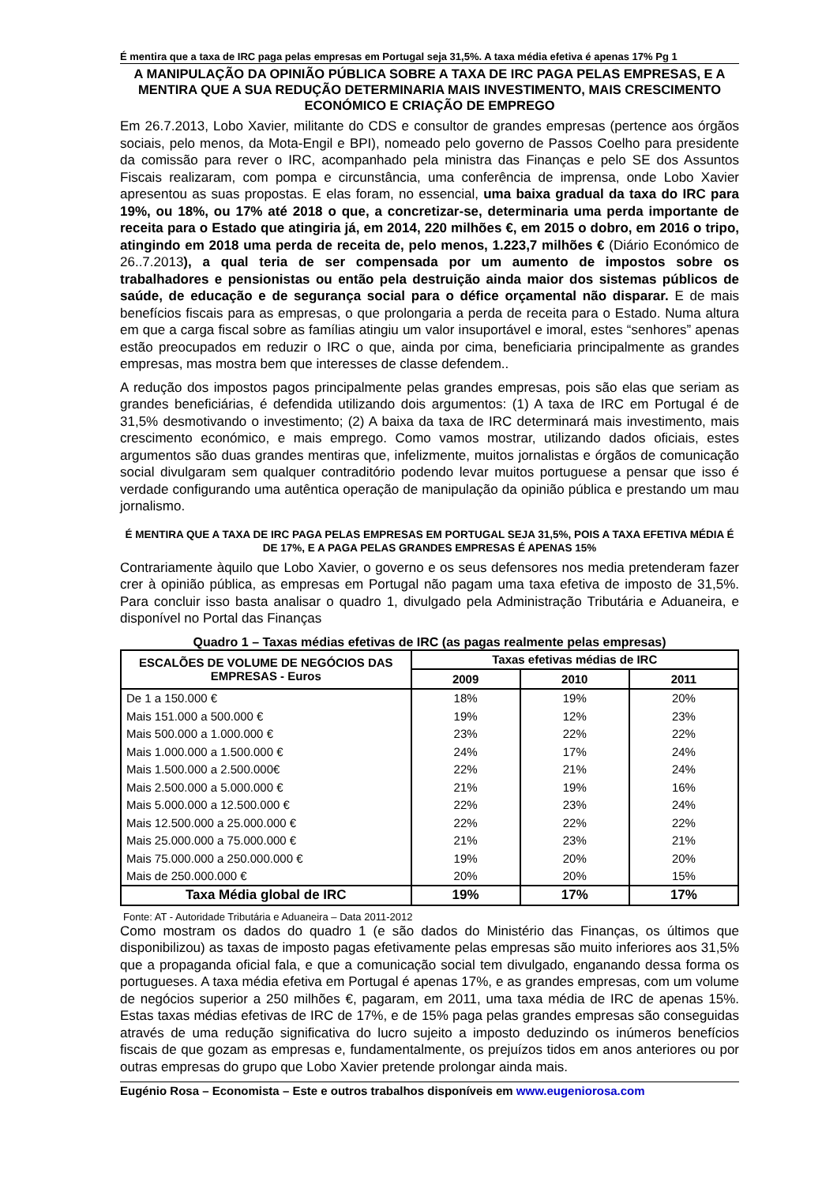É mentira que a taxa de IRC paga pelas empresas em Portugal seja 31,5%. A taxa média efetiva é apenas 17% Pg 1
A MANIPULAÇÃO DA OPINIÃO PÚBLICA SOBRE A TAXA DE IRC PAGA PELAS EMPRESAS, E A MENTIRA QUE A SUA REDUÇÃO DETERMINARIA MAIS INVESTIMENTO, MAIS CRESCIMENTO ECONÓMICO E CRIAÇÃO DE EMPREGO
Em 26.7.2013, Lobo Xavier, militante do CDS e consultor de grandes empresas (pertence aos órgãos sociais, pelo menos, da Mota-Engil e BPI), nomeado pelo governo de Passos Coelho para presidente da comissão para rever o IRC, acompanhado pela ministra das Finanças e pelo SE dos Assuntos Fiscais realizaram, com pompa e circunstância, uma conferência de imprensa, onde Lobo Xavier apresentou as suas propostas. E elas foram, no essencial, uma baixa gradual da taxa do IRC para 19%, ou 18%, ou 17% até 2018 o que, a concretizar-se, determinaria uma perda importante de receita para o Estado que atingiria já, em 2014, 220 milhões €, em 2015 o dobro, em 2016 o tripo, atingindo em 2018 uma perda de receita de, pelo menos, 1.223,7 milhões € (Diário Económico de 26..7.2013), a qual teria de ser compensada por um aumento de impostos sobre os trabalhadores e pensionistas ou então pela destruição ainda maior dos sistemas públicos de saúde, de educação e de segurança social para o défice orçamental não disparar. E de mais benefícios fiscais para as empresas, o que prolongaria a perda de receita para o Estado. Numa altura em que a carga fiscal sobre as famílias atingiu um valor insuportável e imoral, estes “senhores” apenas estão preocupados em reduzir o IRC o que, ainda por cima, beneficiaria principalmente as grandes empresas, mas mostra bem que interesses de classe defendem..
A redução dos impostos pagos principalmente pelas grandes empresas, pois são elas que seriam as grandes beneficiárias, é defendida utilizando dois argumentos: (1) A taxa de IRC em Portugal é de 31,5% desmotivando o investimento; (2) A baixa da taxa de IRC determinará mais investimento, mais crescimento económico, e mais emprego. Como vamos mostrar, utilizando dados oficiais, estes argumentos são duas grandes mentiras que, infelizmente, muitos jornalistas e órgãos de comunicação social divulgaram sem qualquer contraditório podendo levar muitos portuguese a pensar que isso é verdade configurando uma autêntica operação de manipulação da opinião pública e prestando um mau jornalismo.
É MENTIRA QUE A TAXA DE IRC PAGA PELAS EMPRESAS EM PORTUGAL SEJA 31,5%, POIS A TAXA EFETIVA MÉDIA É DE 17%, E A PAGA PELAS GRANDES EMPRESAS É APENAS 15%
Contrariamente àquilo que Lobo Xavier, o governo e os seus defensores nos media pretenderam fazer crer à opinião pública, as empresas em Portugal não pagam uma taxa efetiva de imposto de 31,5%. Para concluir isso basta analisar o quadro 1, divulgado pela Administração Tributária e Aduaneira, e disponível no Portal das Finanças
Quadro 1 – Taxas médias efetivas de IRC (as pagas realmente pelas empresas)
| ESCALÕES DE VOLUME DE NEGÓCIOS DAS EMPRESAS - Euros | Taxas efetivas médias de IRC | | |
| --- | --- | --- | --- |
| | 2009 | 2010 | 2011 |
| De 1 a 150.000 € | 18% | 19% | 20% |
| Mais 151.000 a 500.000 € | 19% | 12% | 23% |
| Mais 500.000 a 1.000.000 € | 23% | 22% | 22% |
| Mais 1.000.000 a 1.500.000 € | 24% | 17% | 24% |
| Mais 1.500.000 a 2.500.000€ | 22% | 21% | 24% |
| Mais 2.500.000 a 5.000.000 € | 21% | 19% | 16% |
| Mais 5.000.000 a 12.500.000 € | 22% | 23% | 24% |
| Mais 12.500.000 a 25.000.000 € | 22% | 22% | 22% |
| Mais 25.000.000 a 75.000.000 € | 21% | 23% | 21% |
| Mais 75.000.000 a 250.000.000 € | 19% | 20% | 20% |
| Mais de 250.000.000 € | 20% | 20% | 15% |
| Taxa Média global de IRC | 19% | 17% | 17% |
Fonte: AT - Autoridade Tributária e Aduaneira – Data 2011-2012
Como mostram os dados do quadro 1 (e são dados do Ministério das Finanças, os últimos que disponibilizou) as taxas de imposto pagas efetivamente pelas empresas são muito inferiores aos 31,5% que a propaganda oficial fala, e que a comunicação social tem divulgado, enganando dessa forma os portugueses. A taxa média efetiva em Portugal é apenas 17%, e as grandes empresas, com um volume de negócios superior a 250 milhões €, pagaram, em 2011, uma taxa média de IRC de apenas 15%. Estas taxas médias efetivas de IRC de 17%, e de 15% paga pelas grandes empresas são conseguidas através de uma redução significativa do lucro sujeito a imposto deduzindo os inúmeros benefícios fiscais de que gozam as empresas e, fundamentalmente, os prejuízos tidos em anos anteriores ou por outras empresas do grupo que Lobo Xavier pretende prolongar ainda mais.
Eugénio Rosa – Economista – Este e outros trabalhos disponíveis em www.eugeniorosa.com